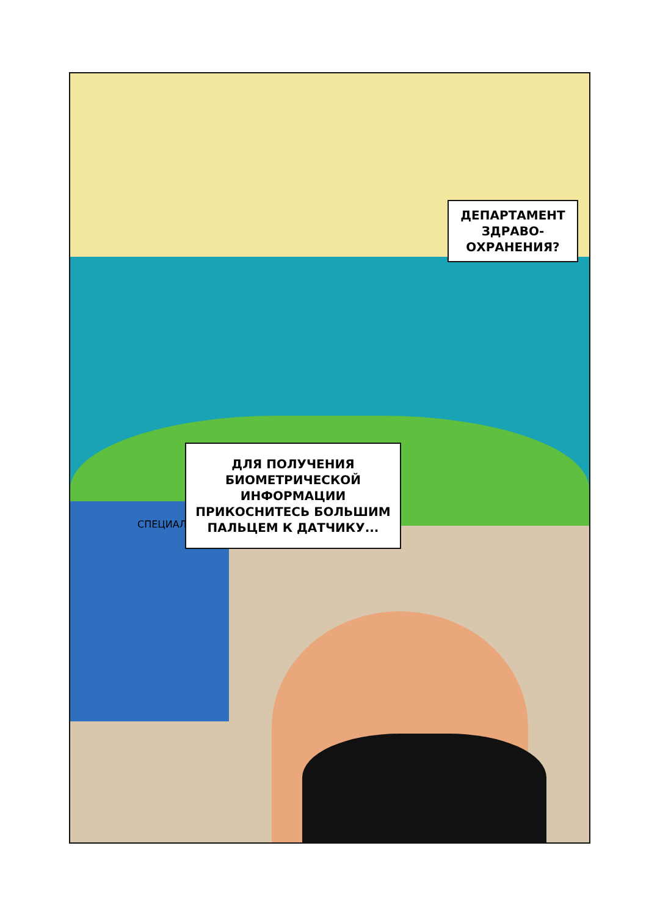ДЕПАРТАМЕНТ
ЗДРАВО-
ОХРАНЕНИЯ?
ДЛЯ ПОЛУЧЕНИЯ
БИОМЕТРИЧЕСКОЙ
ИНФОРМАЦИИ
ПРИКОСНИТЕСЬ БОЛЬШИМ
ПАЛЬЦЕМ К ДАТЧИКУ...
СПЕЦИАЛ